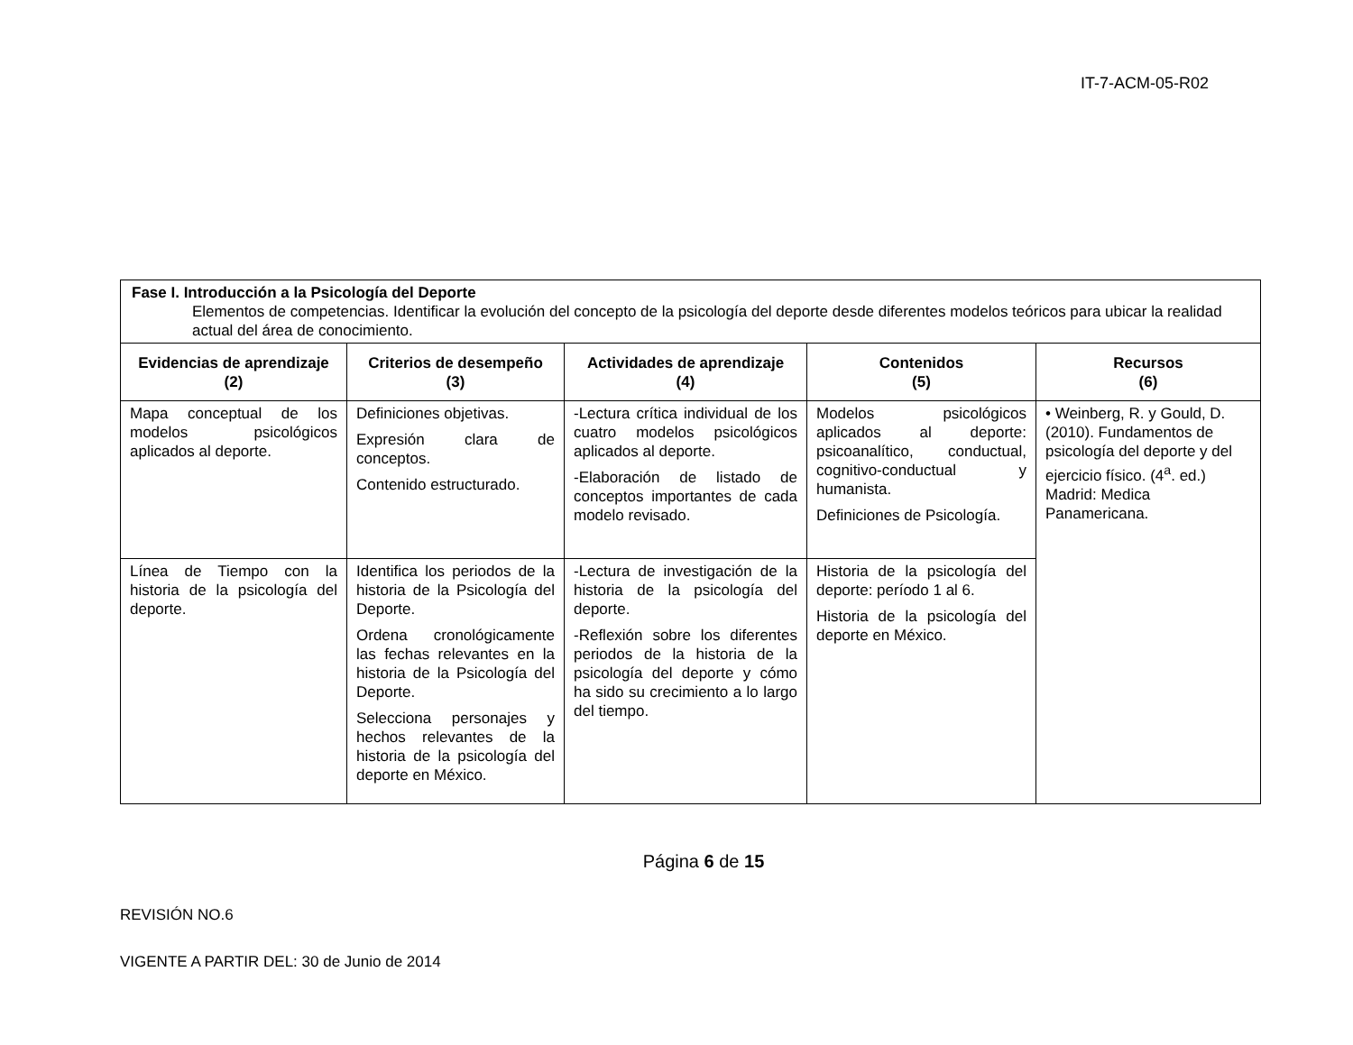IT-7-ACM-05-R02
| Fase I. Introducción a la Psicología del Deporte Elementos de competencias. Identificar la evolución del concepto de la psicología del deporte desde diferentes modelos teóricos para ubicar la realidad actual del área de conocimiento. | | | | |
| Evidencias de aprendizaje (2) | Criterios de desempeño (3) | Actividades de aprendizaje (4) | Contenidos (5) | Recursos (6) |
| Mapa conceptual de los modelos psicológicos aplicados al deporte. | Definiciones objetivas. Expresión clara de conceptos. Contenido estructurado. | -Lectura crítica individual de los cuatro modelos psicológicos aplicados al deporte. -Elaboración de listado de conceptos importantes de cada modelo revisado. | Modelos psicológicos aplicados al deporte: psicoanalítico, conductual, cognitivo-conductual y humanista. Definiciones de Psicología. | • Weinberg, R. y Gould, D. (2010). Fundamentos de psicología del deporte y del ejercicio físico. (4<sup>a</sup>. ed.) Madrid: Medica Panamericana. |
| Línea de Tiempo con la historia de la psicología del deporte. | Identifica los periodos de la historia de la Psicología del Deporte. Ordena cronológicamente las fechas relevantes en la historia de la Psicología del Deporte. Selecciona personajes y hechos relevantes de la historia de la psicología del deporte en México. | -Lectura de investigación de la historia de la psicología del deporte. -Reflexión sobre los diferentes periodos de la historia de la psicología del deporte y cómo ha sido su crecimiento a lo largo del tiempo. | Historia de la psicología del deporte: período 1 al 6. Historia de la psicología del deporte en México. | |
Página 6 de 15
REVISIÓN NO.6
VIGENTE A PARTIR DEL: 30 de Junio de 2014